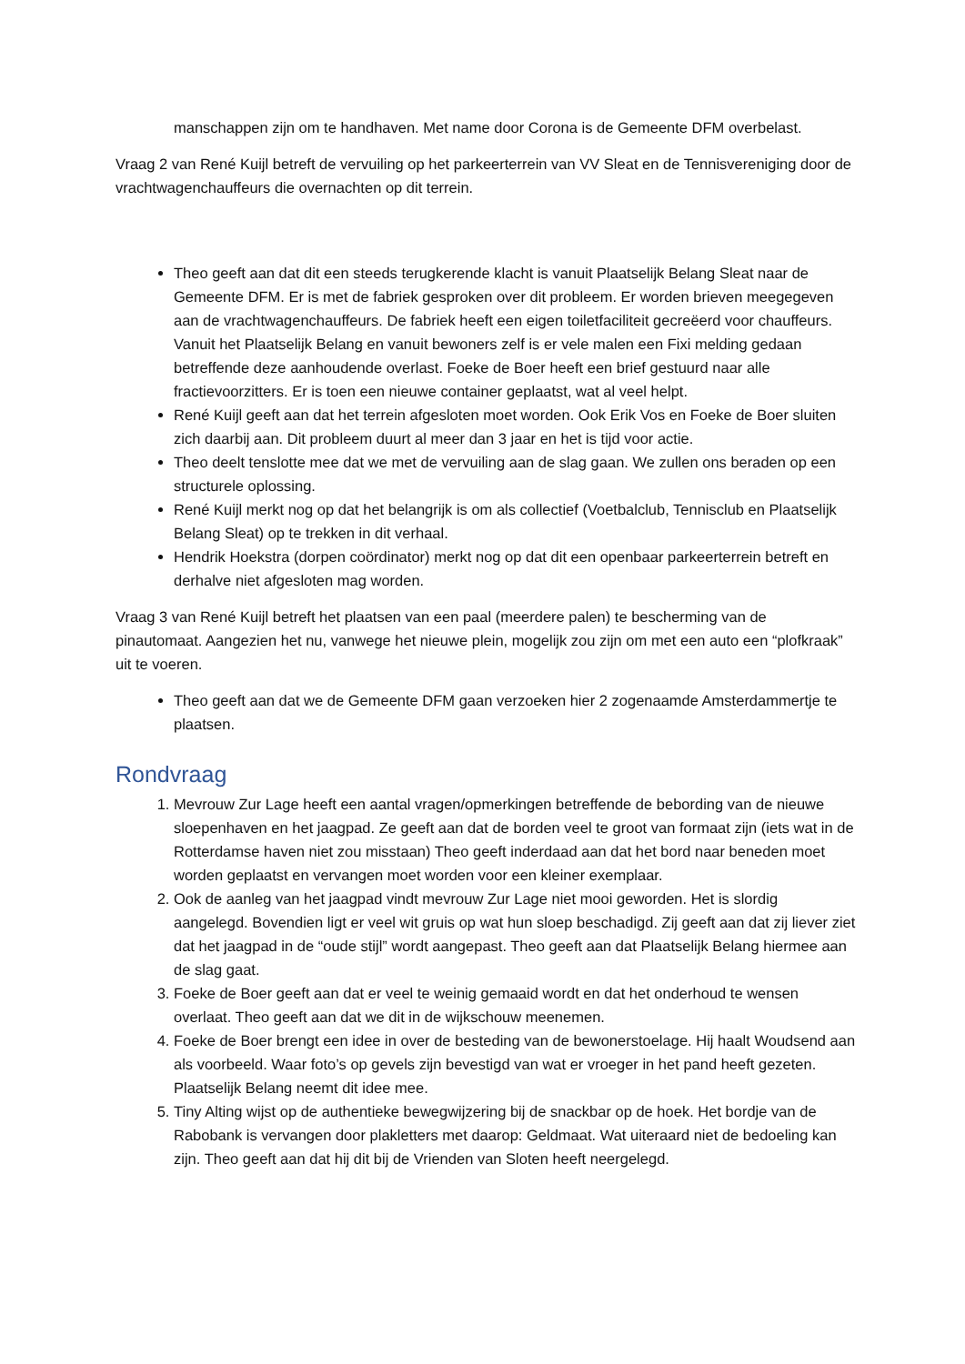manschappen zijn om te handhaven. Met name door Corona is de Gemeente DFM overbelast.
Vraag 2 van René Kuijl betreft de vervuiling op het parkeerterrein van VV Sleat en de Tennisvereniging door de vrachtwagenchauffeurs die overnachten op dit terrein.
Theo geeft aan dat dit een steeds terugkerende klacht is vanuit Plaatselijk Belang Sleat naar de Gemeente DFM. Er is met de fabriek gesproken over dit probleem. Er worden brieven meegegeven aan de vrachtwagenchauffeurs. De fabriek heeft een eigen toiletfaciliteit gecreëerd voor chauffeurs. Vanuit het Plaatselijk Belang en vanuit bewoners zelf is er vele malen een Fixi melding gedaan betreffende deze aanhoudende overlast. Foeke de Boer heeft een brief gestuurd naar alle fractievoorzitters. Er is toen een nieuwe container geplaatst, wat al veel helpt.
René Kuijl geeft aan dat het terrein afgesloten moet worden. Ook Erik Vos en Foeke de Boer sluiten zich daarbij aan. Dit probleem duurt al meer dan 3 jaar en het is tijd voor actie.
Theo deelt tenslotte mee dat we met de vervuiling aan de slag gaan. We zullen ons beraden op een structurele oplossing.
René Kuijl merkt nog op dat het belangrijk is om als collectief (Voetbalclub, Tennisclub en Plaatselijk Belang Sleat) op te trekken in dit verhaal.
Hendrik Hoekstra (dorpen coördinator) merkt nog op dat dit een openbaar parkeerterrein betreft en derhalve niet afgesloten mag worden.
Vraag 3 van René Kuijl betreft het plaatsen van een paal (meerdere palen) te bescherming van de pinautomaat. Aangezien het nu, vanwege het nieuwe plein, mogelijk zou zijn om met een auto een “plofkraak” uit te voeren.
Theo geeft aan dat we de Gemeente DFM gaan verzoeken hier 2 zogenaamde Amsterdammertje te plaatsen.
Rondvraag
1. Mevrouw Zur Lage heeft een aantal vragen/opmerkingen betreffende de bebording van de nieuwe sloepenhaven en het jaagpad. Ze geeft aan dat de borden veel te groot van formaat zijn (iets wat in de Rotterdamse haven niet zou misstaan) Theo geeft inderdaad aan dat het bord naar beneden moet worden geplaatst en vervangen moet worden voor een kleiner exemplaar.
2. Ook de aanleg van het jaagpad vindt mevrouw Zur Lage niet mooi geworden. Het is slordig aangelegd. Bovendien ligt er veel wit gruis op wat hun sloep beschadigd. Zij geeft aan dat zij liever ziet dat het jaagpad in de “oude stijl” wordt aangepast. Theo geeft aan dat Plaatselijk Belang hiermee aan de slag gaat.
3. Foeke de Boer geeft aan dat er veel te weinig gemaaid wordt en dat het onderhoud te wensen overlaat. Theo geeft aan dat we dit in de wijkschouw meenemen.
4. Foeke de Boer brengt een idee in over de besteding van de bewonerstoelage. Hij haalt Woudsend aan als voorbeeld. Waar foto’s op gevels zijn bevestigd van wat er vroeger in het pand heeft gezeten. Plaatselijk Belang neemt dit idee mee.
5. Tiny Alting wijst op de authentieke bewegwijzering bij de snackbar op de hoek. Het bordje van de Rabobank is vervangen door plakletters met daarop: Geldmaat. Wat uiteraard niet de bedoeling kan zijn. Theo geeft aan dat hij dit bij de Vrienden van Sloten heeft neergelegd.